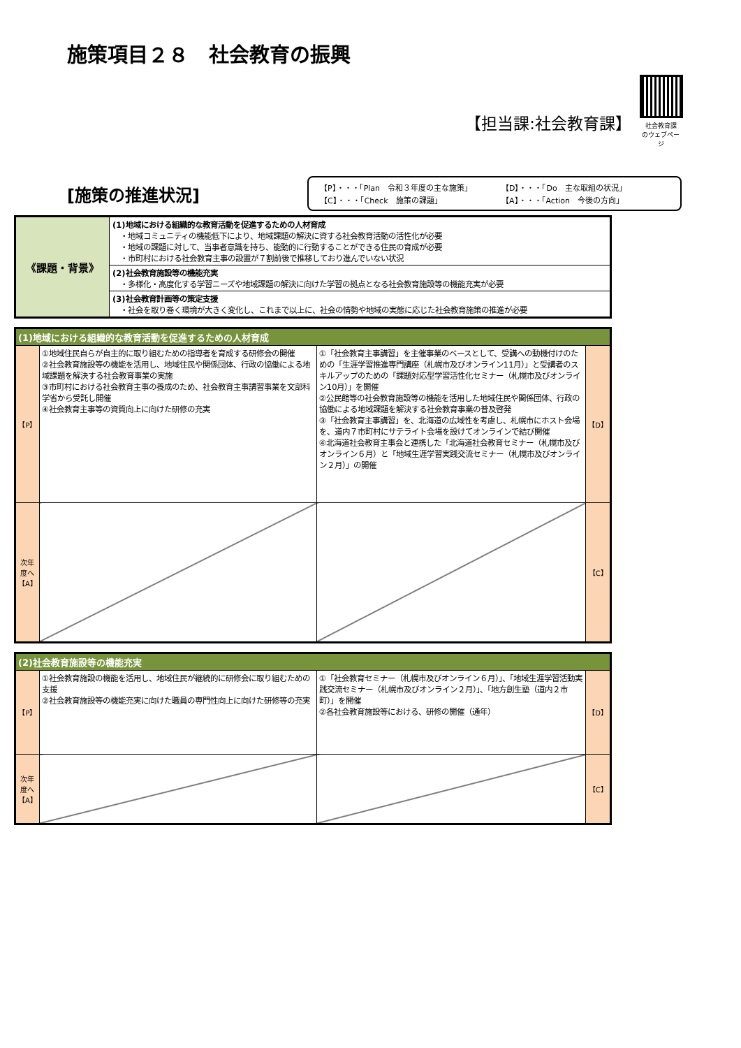施策項目２８　社会教育の振興
【担当課:社会教育課】
社会教育課
のウェブページ
[施策の推進状況]
【P】・・・「Plan　令和３年度の主な施策」 【D】・・・「Do　主な取組の状況」 【C】・・・「Check　施策の課題」 【A】・・・「Action　今後の方向」
| 《課題・背景》 | (1)地域における組織的な教育活動を促進するための人材育成 ・地域コミュニティの機能低下により、地域課題の解決に資する社会教育活動の活性化が必要 ・地域の課題に対して、当事者意識を持ち、能動的に行動することができる住民の育成が必要 ・市町村における社会教育主事の設置が７割前後で推移しており進んでいない状況 |
| | (2)社会教育施設等の機能充実 ・多様化・高度化する学習ニーズや地域課題の解決に向けた学習の拠点となる社会教育施設等の機能充実が必要 |
| | (3)社会教育計画等の策定支援 ・社会を取り巻く環境が大きく変化し、これまで以上に、社会の情勢や地域の実態に応じた社会教育施策の推進が必要 |
| (1)地域における組織的な教育活動を促進するための人材育成 | | | |
| 【P】 | ①地域住民自らが自主的に取り組むための指導者を育成する研修会の開催 ②社会教育施設等の機能を活用し、地域住民や関係団体、行政の協働による地域課題を解決する社会教育事業の実施 ③市町村における社会教育主事の養成のため、社会教育主事講習事業を文部科学省から受託し開催 ④社会教育主事等の資質向上に向けた研修の充実 | ①「社会教育主事講習」を主催事業のベースとして、受講への動機付けのための「生涯学習推進専門講座（札幌市及びオンライン11月）」と受講者のスキルアップのための「課題対応型学習活性化セミナー（札幌市及びオンライン10月）」を開催 ②公民館等の社会教育施設等の機能を活用した地域住民や関係団体、行政の協働による地域課題を解決する社会教育事業の普及啓発 ③「社会教育主事講習」を、北海道の広域性を考慮し、札幌市にホスト会場を、道内７市町村にサテライト会場を設けてオンラインで結び開催 ④北海道社会教育主事会と連携した「北海道社会教育セミナー（札幌市及びオンライン６月）と「地域生涯学習実践交流セミナー（札幌市及びオンライン２月）」の開催 | 【D】 |
| 次年度へ 【A】 | | | 【C】 |
| (2)社会教育施設等の機能充実 | | | |
| 【P】 | ①社会教育施設の機能を活用し、地域住民が継続的に研修会に取り組むための支援 ②社会教育施設等の機能充実に向けた職員の専門性向上に向けた研修等の充実 | ①「社会教育セミナー（札幌市及びオンライン６月）」、「地域生涯学習活動実践交流セミナー（札幌市及びオンライン２月）」、「地方創生塾（道内２市町）」を開催 ②各社会教育施設等における、研修の開催（通年） | 【D】 |
| 次年度へ 【A】 | | | 【C】 |